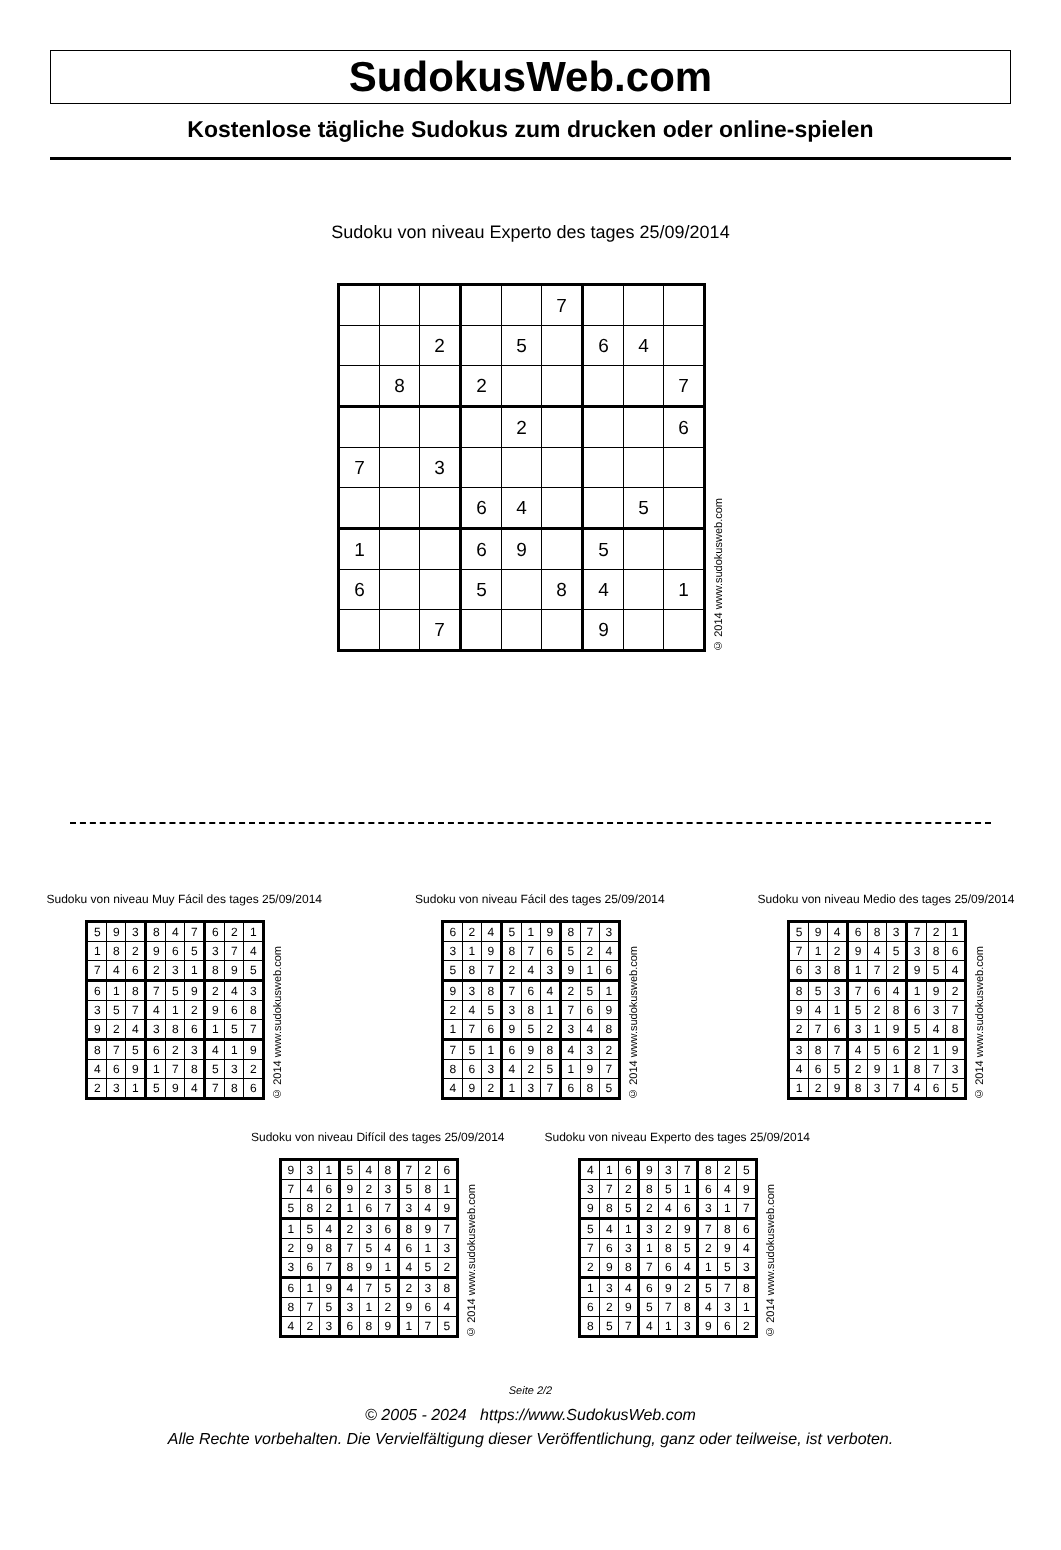SudokusWeb.com
Kostenlose tägliche Sudokus zum drucken oder online-spielen
Sudoku von niveau Experto des tages 25/09/2014
| | | | | | 7 | | | |
| | | 2 | | 5 | | 6 | 4 | |
| | 8 | | 2 | | | | | 7 |
| | | | | 2 | | | | 6 |
| 7 | | 3 | | | | | | |
| | | | 6 | 4 | | | 5 | |
| 1 | | | 6 | 9 | | 5 | | |
| 6 | | | 5 | | 8 | 4 | | 1 |
| | | 7 | | | | 9 | | |
© 2014 www.sudokusweb.com
Sudoku von niveau Muy Fácil des tages 25/09/2014
| 5 | 9 | 3 | 8 | 4 | 7 | 6 | 2 | 1 |
| 1 | 8 | 2 | 9 | 6 | 5 | 3 | 7 | 4 |
| 7 | 4 | 6 | 2 | 3 | 1 | 8 | 9 | 5 |
| 6 | 1 | 8 | 7 | 5 | 9 | 2 | 4 | 3 |
| 3 | 5 | 7 | 4 | 1 | 2 | 9 | 6 | 8 |
| 9 | 2 | 4 | 3 | 8 | 6 | 1 | 5 | 7 |
| 8 | 7 | 5 | 6 | 2 | 3 | 4 | 1 | 9 |
| 4 | 6 | 9 | 1 | 7 | 8 | 5 | 3 | 2 |
| 2 | 3 | 1 | 5 | 9 | 4 | 7 | 8 | 6 |
© 2014 www.sudokusweb.com
Sudoku von niveau Fácil des tages 25/09/2014
| 6 | 2 | 4 | 5 | 1 | 9 | 8 | 7 | 3 |
| 3 | 1 | 9 | 8 | 7 | 6 | 5 | 2 | 4 |
| 5 | 8 | 7 | 2 | 4 | 3 | 9 | 1 | 6 |
| 9 | 3 | 8 | 7 | 6 | 4 | 2 | 5 | 1 |
| 2 | 4 | 5 | 3 | 8 | 1 | 7 | 6 | 9 |
| 1 | 7 | 6 | 9 | 5 | 2 | 3 | 4 | 8 |
| 7 | 5 | 1 | 6 | 9 | 8 | 4 | 3 | 2 |
| 8 | 6 | 3 | 4 | 2 | 5 | 1 | 9 | 7 |
| 4 | 9 | 2 | 1 | 3 | 7 | 6 | 8 | 5 |
© 2014 www.sudokusweb.com
Sudoku von niveau Medio des tages 25/09/2014
| 5 | 9 | 4 | 6 | 8 | 3 | 7 | 2 | 1 |
| 7 | 1 | 2 | 9 | 4 | 5 | 3 | 8 | 6 |
| 6 | 3 | 8 | 1 | 7 | 2 | 9 | 5 | 4 |
| 8 | 5 | 3 | 7 | 6 | 4 | 1 | 9 | 2 |
| 9 | 4 | 1 | 5 | 2 | 8 | 6 | 3 | 7 |
| 2 | 7 | 6 | 3 | 1 | 9 | 5 | 4 | 8 |
| 3 | 8 | 7 | 4 | 5 | 6 | 2 | 1 | 9 |
| 4 | 6 | 5 | 2 | 9 | 1 | 8 | 7 | 3 |
| 1 | 2 | 9 | 8 | 3 | 7 | 4 | 6 | 5 |
© 2014 www.sudokusweb.com
Sudoku von niveau Difícil des tages 25/09/2014
| 9 | 3 | 1 | 5 | 4 | 8 | 7 | 2 | 6 |
| 7 | 4 | 6 | 9 | 2 | 3 | 5 | 8 | 1 |
| 5 | 8 | 2 | 1 | 6 | 7 | 3 | 4 | 9 |
| 1 | 5 | 4 | 2 | 3 | 6 | 8 | 9 | 7 |
| 2 | 9 | 8 | 7 | 5 | 4 | 6 | 1 | 3 |
| 3 | 6 | 7 | 8 | 9 | 1 | 4 | 5 | 2 |
| 6 | 1 | 9 | 4 | 7 | 5 | 2 | 3 | 8 |
| 8 | 7 | 5 | 3 | 1 | 2 | 9 | 6 | 4 |
| 4 | 2 | 3 | 6 | 8 | 9 | 1 | 7 | 5 |
© 2014 www.sudokusweb.com
Sudoku von niveau Experto des tages 25/09/2014
| 4 | 1 | 6 | 9 | 3 | 7 | 8 | 2 | 5 |
| 3 | 7 | 2 | 8 | 5 | 1 | 6 | 4 | 9 |
| 9 | 8 | 5 | 2 | 4 | 6 | 3 | 1 | 7 |
| 5 | 4 | 1 | 3 | 2 | 9 | 7 | 8 | 6 |
| 7 | 6 | 3 | 1 | 8 | 5 | 2 | 9 | 4 |
| 2 | 9 | 8 | 7 | 6 | 4 | 1 | 5 | 3 |
| 1 | 3 | 4 | 6 | 9 | 2 | 5 | 7 | 8 |
| 6 | 2 | 9 | 5 | 7 | 8 | 4 | 3 | 1 |
| 8 | 5 | 7 | 4 | 1 | 3 | 9 | 6 | 2 |
© 2014 www.sudokusweb.com
Seite 2/2
© 2005 - 2024 https://www.SudokusWeb.com
Alle Rechte vorbehalten. Die Vervielfältigung dieser Veröffentlichung, ganz oder teilweise, ist verboten.